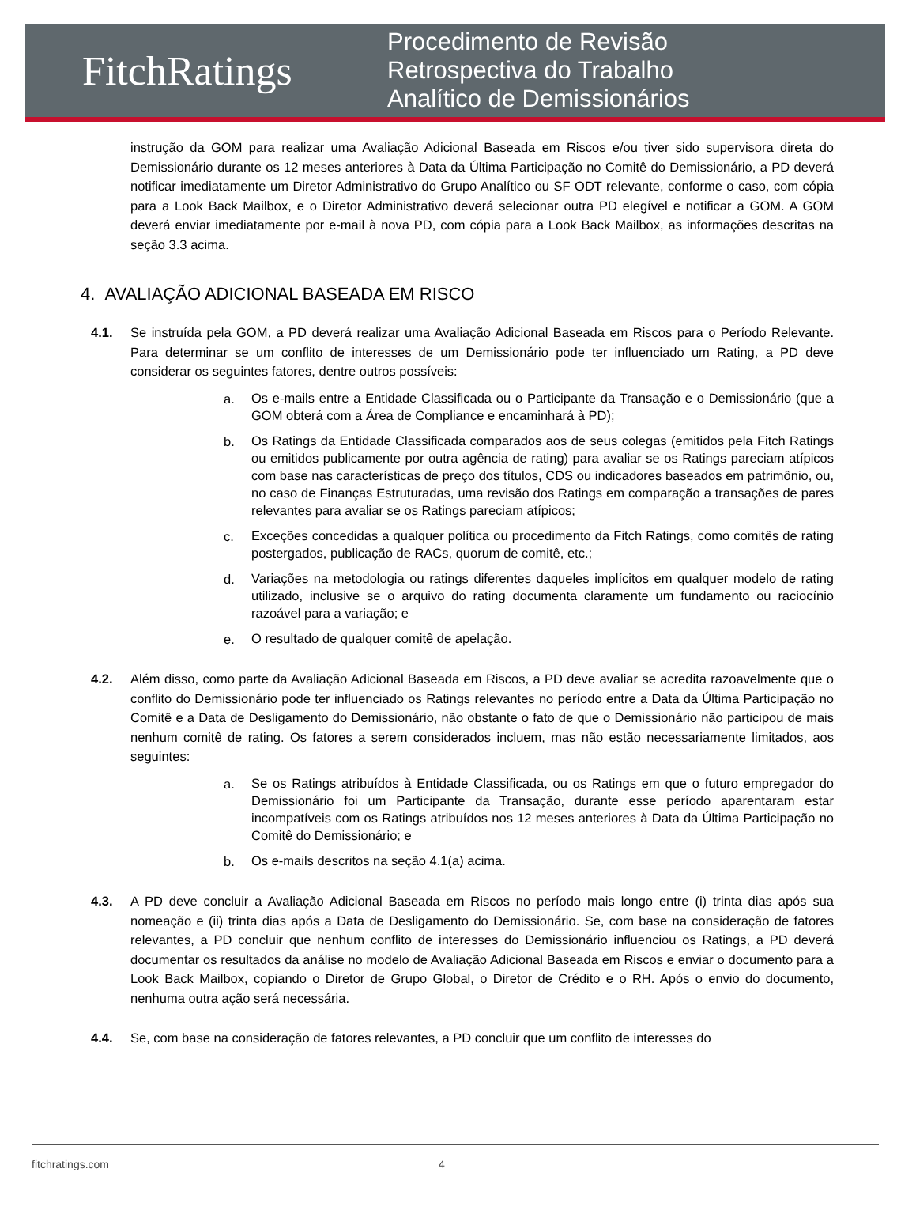FitchRatings
Procedimento de Revisão
Retrospectiva do Trabalho
Analítico de Demissionários
instrução da GOM para realizar uma Avaliação Adicional Baseada em Riscos e/ou tiver sido supervisora direta do Demissionário durante os 12 meses anteriores à Data da Última Participação no Comitê do Demissionário, a PD deverá notificar imediatamente um Diretor Administrativo do Grupo Analítico ou SF ODT relevante, conforme o caso, com cópia para a Look Back Mailbox, e o Diretor Administrativo deverá selecionar outra PD elegível e notificar a GOM. A GOM deverá enviar imediatamente por e-mail à nova PD, com cópia para a Look Back Mailbox, as informações descritas na seção 3.3 acima.
4. AVALIAÇÃO ADICIONAL BASEADA EM RISCO
4.1. Se instruída pela GOM, a PD deverá realizar uma Avaliação Adicional Baseada em Riscos para o Período Relevante. Para determinar se um conflito de interesses de um Demissionário pode ter influenciado um Rating, a PD deve considerar os seguintes fatores, dentre outros possíveis:
a.
Os e-mails entre a Entidade Classificada ou o Participante da Transação e o Demissionário (que a GOM obterá com a Área de Compliance e encaminhará à PD);
b.
Os Ratings da Entidade Classificada comparados aos de seus colegas (emitidos pela Fitch Ratings ou emitidos publicamente por outra agência de rating) para avaliar se os Ratings pareciam atípicos com base nas características de preço dos títulos, CDS ou indicadores baseados em patrimônio, ou, no caso de Finanças Estruturadas, uma revisão dos Ratings em comparação a transações de pares relevantes para avaliar se os Ratings pareciam atípicos;
c.
Exceções concedidas a qualquer política ou procedimento da Fitch Ratings, como comitês de rating postergados, publicação de RACs, quorum de comitê, etc.;
d.
Variações na metodologia ou ratings diferentes daqueles implícitos em qualquer modelo de rating utilizado, inclusive se o arquivo do rating documenta claramente um fundamento ou raciocínio razoável para a variação; e
e.
O resultado de qualquer comitê de apelação.
4.2. Além disso, como parte da Avaliação Adicional Baseada em Riscos, a PD deve avaliar se acredita razoavelmente que o conflito do Demissionário pode ter influenciado os Ratings relevantes no período entre a Data da Última Participação no Comitê e a Data de Desligamento do Demissionário, não obstante o fato de que o Demissionário não participou de mais nenhum comitê de rating. Os fatores a serem considerados incluem, mas não estão necessariamente limitados, aos seguintes:
a.
Se os Ratings atribuídos à Entidade Classificada, ou os Ratings em que o futuro empregador do Demissionário foi um Participante da Transação, durante esse período aparentaram estar incompatíveis com os Ratings atribuídos nos 12 meses anteriores à Data da Última Participação no Comitê do Demissionário; e
b.
Os e-mails descritos na seção 4.1(a) acima.
4.3. A PD deve concluir a Avaliação Adicional Baseada em Riscos no período mais longo entre (i) trinta dias após sua nomeação e (ii) trinta dias após a Data de Desligamento do Demissionário. Se, com base na consideração de fatores relevantes, a PD concluir que nenhum conflito de interesses do Demissionário influenciou os Ratings, a PD deverá documentar os resultados da análise no modelo de Avaliação Adicional Baseada em Riscos e enviar o documento para a Look Back Mailbox, copiando o Diretor de Grupo Global, o Diretor de Crédito e o RH. Após o envio do documento, nenhuma outra ação será necessária.
4.4. Se, com base na consideração de fatores relevantes, a PD concluir que um conflito de interesses do
fitchratings.com 4